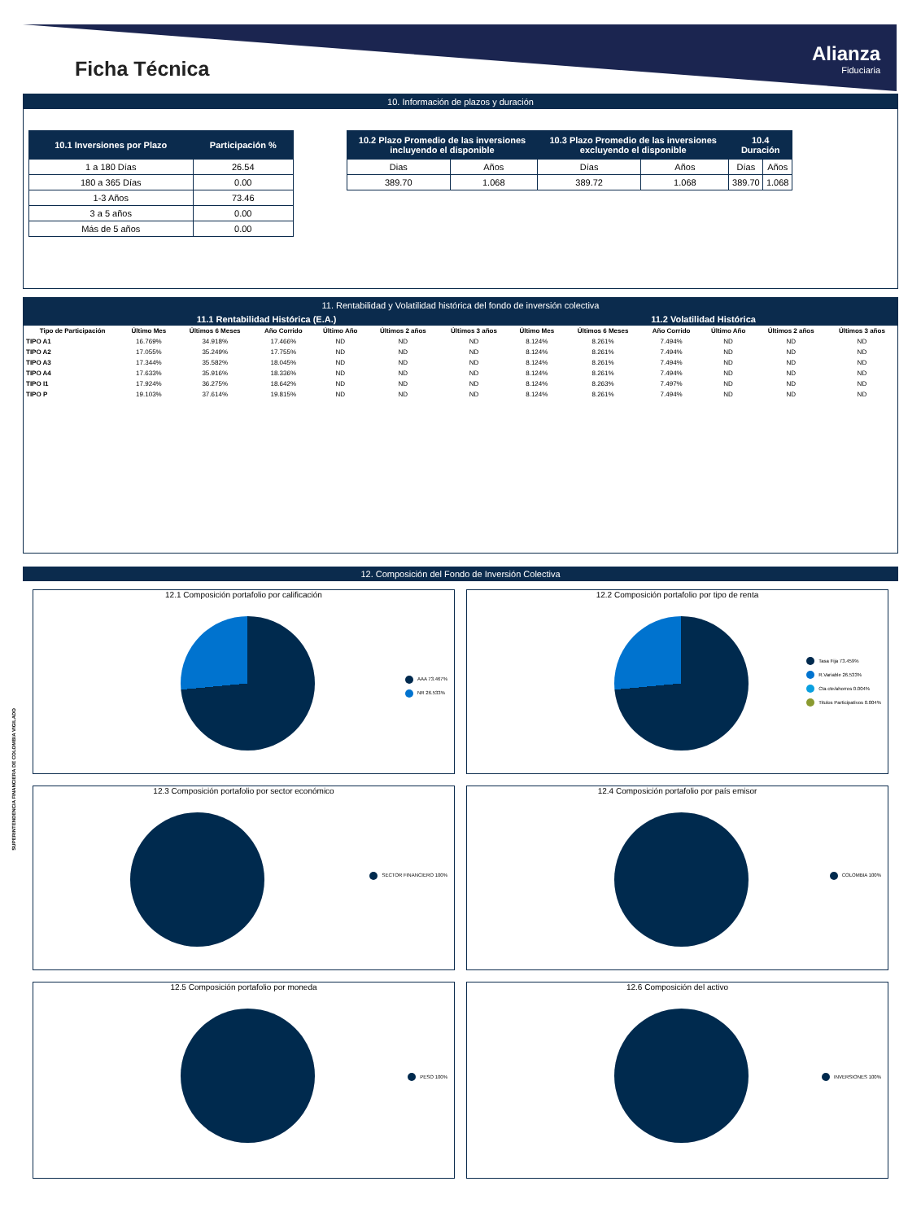Ficha Técnica
Alianza
Fiduciaria
10. Información de plazos y duración
| 10.1 Inversiones por Plazo | Participación % |
| --- | --- |
| 1 a 180 Días | 26.54 |
| 180 a 365 Días | 0.00 |
| 1-3 Años | 73.46 |
| 3 a 5 años | 0.00 |
| Más de 5 años | 0.00 |
| 10.2 Plazo Promedio de las inversiones incluyendo el disponible | | 10.3 Plazo Promedio de las inversiones excluyendo el disponible | | 10.4 Duración | |
| --- | --- | --- | --- | --- | --- |
| Dias | Años | Días | Años | Días | Años |
| 389.70 | 1.068 | 389.72 | 1.068 | 389.70 | 1.068 |
11. Rentabilidad y Volatilidad histórica del fondo de inversión colectiva
| 11.1 Rentabilidad Histórica (E.A.) | | | | | | | 11.2 Volatilidad Histórica | | | | | |
| --- | --- | --- | --- | --- | --- | --- | --- | --- | --- | --- | --- | --- |
| Tipo de Participación | Último Mes | Últimos 6 Meses | Año Corrido | Último Año | Últimos 2 años | Últimos 3 años | Último Mes | Últimos 6 Meses | Año Corrido | Último Año | Últimos 2 años | Últimos 3 años |
| TIPO A1 | 16.769% | 34.918% | 17.466% | ND | ND | ND | 8.124% | 8.261% | 7.494% | ND | ND | ND |
| TIPO A2 | 17.055% | 35.249% | 17.755% | ND | ND | ND | 8.124% | 8.261% | 7.494% | ND | ND | ND |
| TIPO A3 | 17.344% | 35.582% | 18.045% | ND | ND | ND | 8.124% | 8.261% | 7.494% | ND | ND | ND |
| TIPO A4 | 17.633% | 35.916% | 18.336% | ND | ND | ND | 8.124% | 8.261% | 7.494% | ND | ND | ND |
| TIPO I1 | 17.924% | 36.275% | 18.642% | ND | ND | ND | 8.124% | 8.263% | 7.497% | ND | ND | ND |
| TIPO P | 19.103% | 37.614% | 19.815% | ND | ND | ND | 8.124% | 8.261% | 7.494% | ND | ND | ND |
12. Composición del Fondo de Inversión Colectiva
SUPERINTENDENCIA FINANCIERA DE COLOMBIA VIGILADO
12.1 Composición portafolio por calificación
AAA 73.467%
NR 26.533%
12.2 Composición portafolio por tipo de renta
Tasa Fija 73.459%
R.Variable 26.533%
Cta cte/ahorros 0.004%
Titulos Participativos 0.004%
12.3 Composición portafolio por sector económico
SECTOR FINANCIERO 100%
12.4 Composición portafolio por país emisor
COLOMBIA 100%
12.5 Composición portafolio por moneda
PESO 100%
12.6 Composición del activo
INVERSIONES 100%